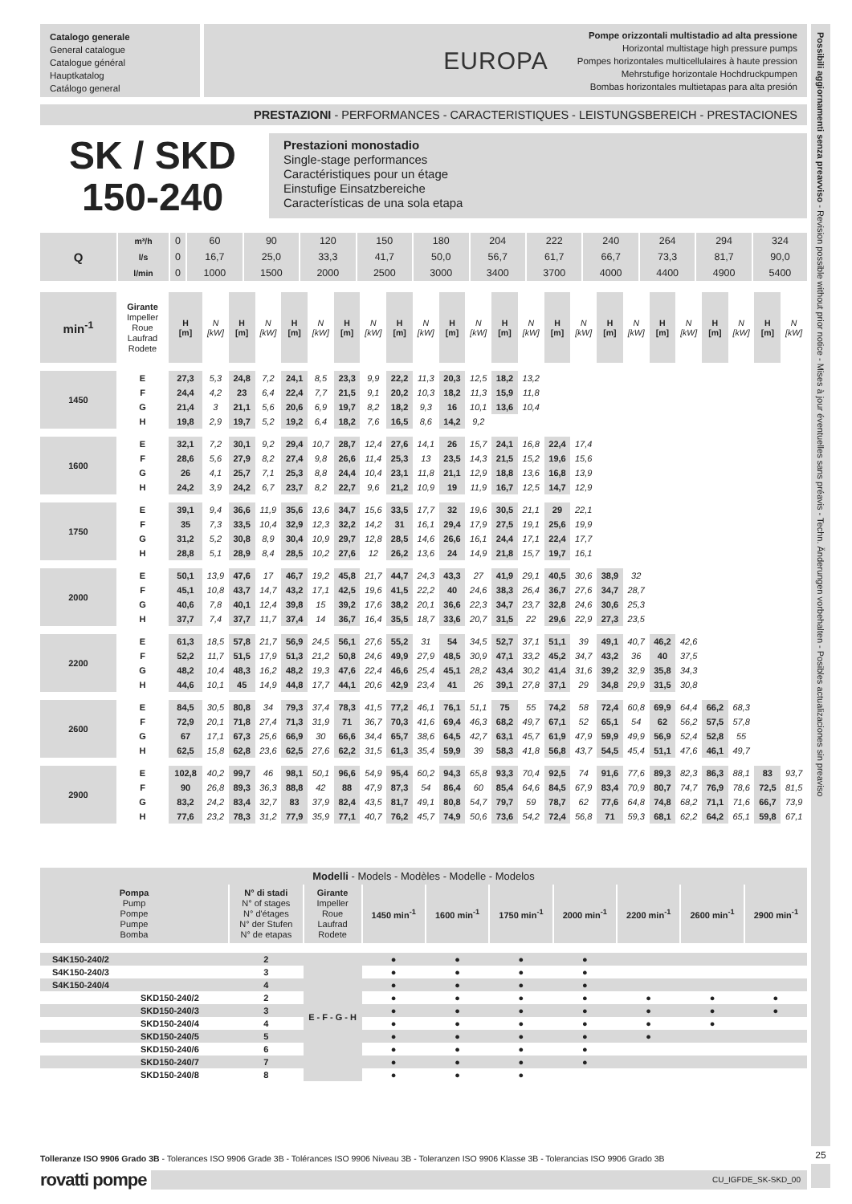Catalogo generale
General catalogue
Catalogue général
Hauptkatalog
Catálogo general
EUROPA Pompe orizzontali multistadio ad alta pressione
Horizontal multistage high pressure pumps
Pompes horizontales multicellulaires à haute pression
Mehrstufige horizontale Hochdruckpumpen
Bombas horizontales multietapas para alta presión
PRESTAZIONI - PERFORMANCES - CARACTERISTIQUES - LEISTUNGSBEREICH - PRESTACIONES
SK / SKD
150-240
Prestazioni monostadio
Single-stage performances
Caractéristiques pour un étage
Einstufige Einsatzbereiche
Características de una sola etapa
| Q | m³/h | 0 | 60 | 90 | 120 | 150 | 180 | 204 | 222 | 240 | 264 | 294 | 324 |
| | l/s | 0 | 16,7 | 25,0 | 33,3 | 41,7 | 50,0 | 56,7 | 61,7 | 66,7 | 73,3 | 81,7 | 90,0 |
| | l/min | 0 | 1000 | 1500 | 2000 | 2500 | 3000 | 3400 | 3700 | 4000 | 4400 | 4900 | 5400 |
| min<sup>-1</sup> | Girante Impeller Roue Laufrad Rodete | H [m] | N [kW] | H [m] | N [kW] | H [m] | N [kW] | H [m] | N [kW] | H [m] | N [kW] | H [m] | N [kW] | H [m] | N [kW] | H [m] | N [kW] | H [m] | N [kW] | H [m] | N [kW] | H [m] | N [kW] | H [m] | N [kW] |
| 1450 | E | 27,3 | 5,3 | 24,8 | 7,2 | 24,1 | 8,5 | 23,3 | 9,9 | 22,2 | 11,3 | 20,3 | 12,5 | 18,2 | 13,2 | | | | | | | | | | |
| | F | 24,4 | 4,2 | 23 | 6,4 | 22,4 | 7,7 | 21,5 | 9,1 | 20,2 | 10,3 | 18,2 | 11,3 | 15,9 | 11,8 | | | | | | | | | | |
| | G | 21,4 | 3 | 21,1 | 5,6 | 20,6 | 6,9 | 19,7 | 8,2 | 18,2 | 9,3 | 16 | 10,1 | 13,6 | 10,4 | | | | | | | | | | |
| | H | 19,8 | 2,9 | 19,7 | 5,2 | 19,2 | 6,4 | 18,2 | 7,6 | 16,5 | 8,6 | 14,2 | 9,2 | | | | | | | | | | | | |
| 1600 | E | 32,1 | 7,2 | 30,1 | 9,2 | 29,4 | 10,7 | 28,7 | 12,4 | 27,6 | 14,1 | 26 | 15,7 | 24,1 | 16,8 | 22,4 | 17,4 | | | | | | | | |
| | F | 28,6 | 5,6 | 27,9 | 8,2 | 27,4 | 9,8 | 26,6 | 11,4 | 25,3 | 13 | 23,5 | 14,3 | 21,5 | 15,2 | 19,6 | 15,6 | | | | | | | | |
| | G | 26 | 4,1 | 25,7 | 7,1 | 25,3 | 8,8 | 24,4 | 10,4 | 23,1 | 11,8 | 21,1 | 12,9 | 18,8 | 13,6 | 16,8 | 13,9 | | | | | | | | |
| | H | 24,2 | 3,9 | 24,2 | 6,7 | 23,7 | 8,2 | 22,7 | 9,6 | 21,2 | 10,9 | 19 | 11,9 | 16,7 | 12,5 | 14,7 | 12,9 | | | | | | | | |
| 1750 | E | 39,1 | 9,4 | 36,6 | 11,9 | 35,6 | 13,6 | 34,7 | 15,6 | 33,5 | 17,7 | 32 | 19,6 | 30,5 | 21,1 | 29 | 22,1 | | | | | | | | |
| | F | 35 | 7,3 | 33,5 | 10,4 | 32,9 | 12,3 | 32,2 | 14,2 | 31 | 16,1 | 29,4 | 17,9 | 27,5 | 19,1 | 25,6 | 19,9 | | | | | | | | |
| | G | 31,2 | 5,2 | 30,8 | 8,9 | 30,4 | 10,9 | 29,7 | 12,8 | 28,5 | 14,6 | 26,6 | 16,1 | 24,4 | 17,1 | 22,4 | 17,7 | | | | | | | | |
| | H | 28,8 | 5,1 | 28,9 | 8,4 | 28,5 | 10,2 | 27,6 | 12 | 26,2 | 13,6 | 24 | 14,9 | 21,8 | 15,7 | 19,7 | 16,1 | | | | | | | | |
| 2000 | E | 50,1 | 13,9 | 47,6 | 17 | 46,7 | 19,2 | 45,8 | 21,7 | 44,7 | 24,3 | 43,3 | 27 | 41,9 | 29,1 | 40,5 | 30,6 | 38,9 | 32 | | | | | | |
| | F | 45,1 | 10,8 | 43,7 | 14,7 | 43,2 | 17,1 | 42,5 | 19,6 | 41,5 | 22,2 | 40 | 24,6 | 38,3 | 26,4 | 36,7 | 27,6 | 34,7 | 28,7 | | | | | | |
| | G | 40,6 | 7,8 | 40,1 | 12,4 | 39,8 | 15 | 39,2 | 17,6 | 38,2 | 20,1 | 36,6 | 22,3 | 34,7 | 23,7 | 32,8 | 24,6 | 30,6 | 25,3 | | | | | | |
| | H | 37,7 | 7,4 | 37,7 | 11,7 | 37,4 | 14 | 36,7 | 16,4 | 35,5 | 18,7 | 33,6 | 20,7 | 31,5 | 22 | 29,6 | 22,9 | 27,3 | 23,5 | | | | | | |
| 2200 | E | 61,3 | 18,5 | 57,8 | 21,7 | 56,9 | 24,5 | 56,1 | 27,6 | 55,2 | 31 | 54 | 34,5 | 52,7 | 37,1 | 51,1 | 39 | 49,1 | 40,7 | 46,2 | 42,6 | | | | |
| | F | 52,2 | 11,7 | 51,5 | 17,9 | 51,3 | 21,2 | 50,8 | 24,6 | 49,9 | 27,9 | 48,5 | 30,9 | 47,1 | 33,2 | 45,2 | 34,7 | 43,2 | 36 | 40 | 37,5 | | | | |
| | G | 48,2 | 10,4 | 48,3 | 16,2 | 48,2 | 19,3 | 47,6 | 22,4 | 46,6 | 25,4 | 45,1 | 28,2 | 43,4 | 30,2 | 41,4 | 31,6 | 39,2 | 32,9 | 35,8 | 34,3 | | | | |
| | H | 44,6 | 10,1 | 45 | 14,9 | 44,8 | 17,7 | 44,1 | 20,6 | 42,9 | 23,4 | 41 | 26 | 39,1 | 27,8 | 37,1 | 29 | 34,8 | 29,9 | 31,5 | 30,8 | | | | |
| 2600 | E | 84,5 | 30,5 | 80,8 | 34 | 79,3 | 37,4 | 78,3 | 41,5 | 77,2 | 46,1 | 76,1 | 51,1 | 75 | 55 | 74,2 | 58 | 72,4 | 60,8 | 69,9 | 64,4 | 66,2 | 68,3 | | |
| | F | 72,9 | 20,1 | 71,8 | 27,4 | 71,3 | 31,9 | 71 | 36,7 | 70,3 | 41,6 | 69,4 | 46,3 | 68,2 | 49,7 | 67,1 | 52 | 65,1 | 54 | 62 | 56,2 | 57,5 | 57,8 | | |
| | G | 67 | 17,1 | 67,3 | 25,6 | 66,9 | 30 | 66,6 | 34,4 | 65,7 | 38,6 | 64,5 | 42,7 | 63,1 | 45,7 | 61,9 | 47,9 | 59,9 | 49,9 | 56,9 | 52,4 | 52,8 | 55 | | |
| | H | 62,5 | 15,8 | 62,8 | 23,6 | 62,5 | 27,6 | 62,2 | 31,5 | 61,3 | 35,4 | 59,9 | 39 | 58,3 | 41,8 | 56,8 | 43,7 | 54,5 | 45,4 | 51,1 | 47,6 | 46,1 | 49,7 | | |
| 2900 | E | 102,8 | 40,2 | 99,7 | 46 | 98,1 | 50,1 | 96,6 | 54,9 | 95,4 | 60,2 | 94,3 | 65,8 | 93,3 | 70,4 | 92,5 | 74 | 91,6 | 77,6 | 89,3 | 82,3 | 86,3 | 88,1 | 83 | 93,7 |
| | F | 90 | 26,8 | 89,3 | 36,3 | 88,8 | 42 | 88 | 47,9 | 87,3 | 54 | 86,4 | 60 | 85,4 | 64,6 | 84,5 | 67,9 | 83,4 | 70,9 | 80,7 | 74,7 | 76,9 | 78,6 | 72,5 | 81,5 |
| | G | 83,2 | 24,2 | 83,4 | 32,7 | 83 | 37,9 | 82,4 | 43,5 | 81,7 | 49,1 | 80,8 | 54,7 | 79,7 | 59 | 78,7 | 62 | 77,6 | 64,8 | 74,8 | 68,2 | 71,1 | 71,6 | 66,7 | 73,9 |
| | H | 77,6 | 23,2 | 78,3 | 31,2 | 77,9 | 35,9 | 77,1 | 40,7 | 76,2 | 45,7 | 74,9 | 50,6 | 73,6 | 54,2 | 72,4 | 56,8 | 71 | 59,3 | 68,1 | 62,2 | 64,2 | 65,1 | 59,8 | 67,1 |
| Modelli - Models - Modèles - Modelle - Modelos | | | | | | | | | | |
| --- | --- | --- | --- | --- | --- | --- | --- | --- | --- | --- |
| Pompa Pump Pompe Pumpe Bomba | | N° di stadi N° of stages N° d'étages N° der Stufen N° de etapas | Girante Impeller Roue Laufrad Rodete | 1450 min<sup>-1</sup> | 1600 min<sup>-1</sup> | 1750 min<sup>-1</sup> | 2000 min<sup>-1</sup> | 2200 min<sup>-1</sup> | 2600 min<sup>-1</sup> | 2900 min<sup>-1</sup> |
| S4K150-240/2 | | 2 | E - F - G - H | ● | ● | ● | ● | | | |
| S4K150-240/3 | | 3 | | ● | ● | ● | ● | | | |
| S4K150-240/4 | | 4 | | ● | ● | ● | ● | | | |
| | SKD150-240/2 | 2 | | ● | ● | ● | ● | ● | ● | ● |
| | SKD150-240/3 | 3 | | ● | ● | ● | ● | ● | ● | ● |
| | SKD150-240/4 | 4 | | ● | ● | ● | ● | ● | ● | |
| | SKD150-240/5 | 5 | | ● | ● | ● | ● | ● | | |
| | SKD150-240/6 | 6 | | ● | ● | ● | ● | | | |
| | SKD150-240/7 | 7 | | ● | ● | ● | ● | | | |
| | SKD150-240/8 | 8 | | ● | ● | ● | | | | |
Tolleranze ISO 9906 Grado 3B - Tolerances ISO 9906 Grade 3B - Tolérances ISO 9906 Niveau 3B - Toleranzen ISO 9906 Klasse 3B - Tolerancias ISO 9906 Grado 3B
rovatti pompe
CU_IGFDE_SK-SKD_00
Possibili aggiornamenti senza preavviso - Revision possible without prior notice - Mises à jour éventuelles sans préavis - Techn. Änderungen vorbehalten - Posibles actualizaciones sin preaviso
25